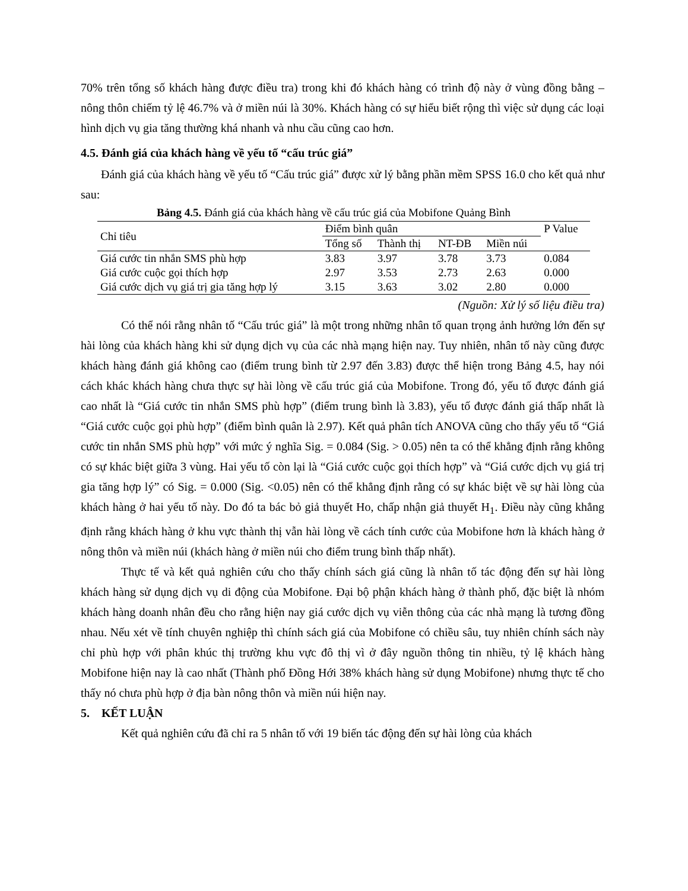70% trên tổng số khách hàng được điều tra) trong khi đó khách hàng có trình độ này ở vùng đồng bằng – nông thôn chiếm tỷ lệ 46.7% và ở miền núi là 30%. Khách hàng có sự hiểu biết rộng thì việc sử dụng các loại hình dịch vụ gia tăng thường khá nhanh và nhu cầu cũng cao hơn.
4.5. Đánh giá của khách hàng về yếu tố “cấu trúc giá”
Đánh giá của khách hàng về yếu tố “Cấu trúc giá” được xử lý bằng phần mềm SPSS 16.0 cho kết quả như sau:
Bảng 4.5. Đánh giá của khách hàng về cấu trúc giá của Mobifone Quảng Bình
| Chỉ tiêu | Điểm bình quân | | | | P Value |
| --- | --- | --- | --- | --- | --- |
| | Tổng số | Thành thị | NT-ĐB | Miền núi | |
| Giá cước tin nhắn SMS phù hợp | 3.83 | 3.97 | 3.78 | 3.73 | 0.084 |
| Giá cước cuộc gọi thích hợp | 2.97 | 3.53 | 2.73 | 2.63 | 0.000 |
| Giá cước dịch vụ giá trị gia tăng hợp lý | 3.15 | 3.63 | 3.02 | 2.80 | 0.000 |
(Nguồn: Xử lý số liệu điều tra)
Có thể nói rằng nhân tố “Cấu trúc giá” là một trong những nhân tố quan trọng ảnh hưởng lớn đến sự hài lòng của khách hàng khi sử dụng dịch vụ của các nhà mạng hiện nay. Tuy nhiên, nhân tố này cũng được khách hàng đánh giá không cao (điểm trung bình từ 2.97 đến 3.83) được thể hiện trong Bảng 4.5, hay nói cách khác khách hàng chưa thực sự hài lòng về cấu trúc giá của Mobifone. Trong đó, yếu tố được đánh giá cao nhất là “Giá cước tin nhắn SMS phù hợp” (điểm trung bình là 3.83), yếu tố được đánh giá thấp nhất là “Giá cước cuộc gọi phù hợp” (điểm bình quân là 2.97). Kết quả phân tích ANOVA cũng cho thấy yếu tố “Giá cước tin nhắn SMS phù hợp” với mức ý nghĩa Sig. = 0.084 (Sig. > 0.05) nên ta có thể khẳng định rằng không có sự khác biệt giữa 3 vùng. Hai yếu tố còn lại là “Giá cước cuộc gọi thích hợp” và “Giá cước dịch vụ giá trị gia tăng hợp lý” có Sig. = 0.000 (Sig. <0.05) nên có thể khẳng định rằng có sự khác biệt về sự hài lòng của khách hàng ở hai yếu tố này. Do đó ta bác bỏ giả thuyết Ho, chấp nhận giả thuyết H<sub>1</sub>. Điều này cũng khẳng định rằng khách hàng ở khu vực thành thị vẫn hài lòng về cách tính cước của Mobifone hơn là khách hàng ở nông thôn và miền núi (khách hàng ở miền núi cho điểm trung bình thấp nhất).
Thực tế và kết quả nghiên cứu cho thấy chính sách giá cũng là nhân tố tác động đến sự hài lòng khách hàng sử dụng dịch vụ di động của Mobifone. Đại bộ phận khách hàng ở thành phố, đặc biệt là nhóm khách hàng doanh nhân đều cho rằng hiện nay giá cước dịch vụ viễn thông của các nhà mạng là tương đồng nhau. Nếu xét về tính chuyên nghiệp thì chính sách giá của Mobifone có chiều sâu, tuy nhiên chính sách này chỉ phù hợp với phân khúc thị trường khu vực đô thị vì ở đây nguồn thông tin nhiều, tỷ lệ khách hàng Mobifone hiện nay là cao nhất (Thành phố Đồng Hới 38% khách hàng sử dụng Mobifone) nhưng thực tế cho thấy nó chưa phù hợp ở địa bàn nông thôn và miền núi hiện nay.
5. KẾT LUẬN
Kết quả nghiên cứu đã chỉ ra 5 nhân tố với 19 biến tác động đến sự hài lòng của khách